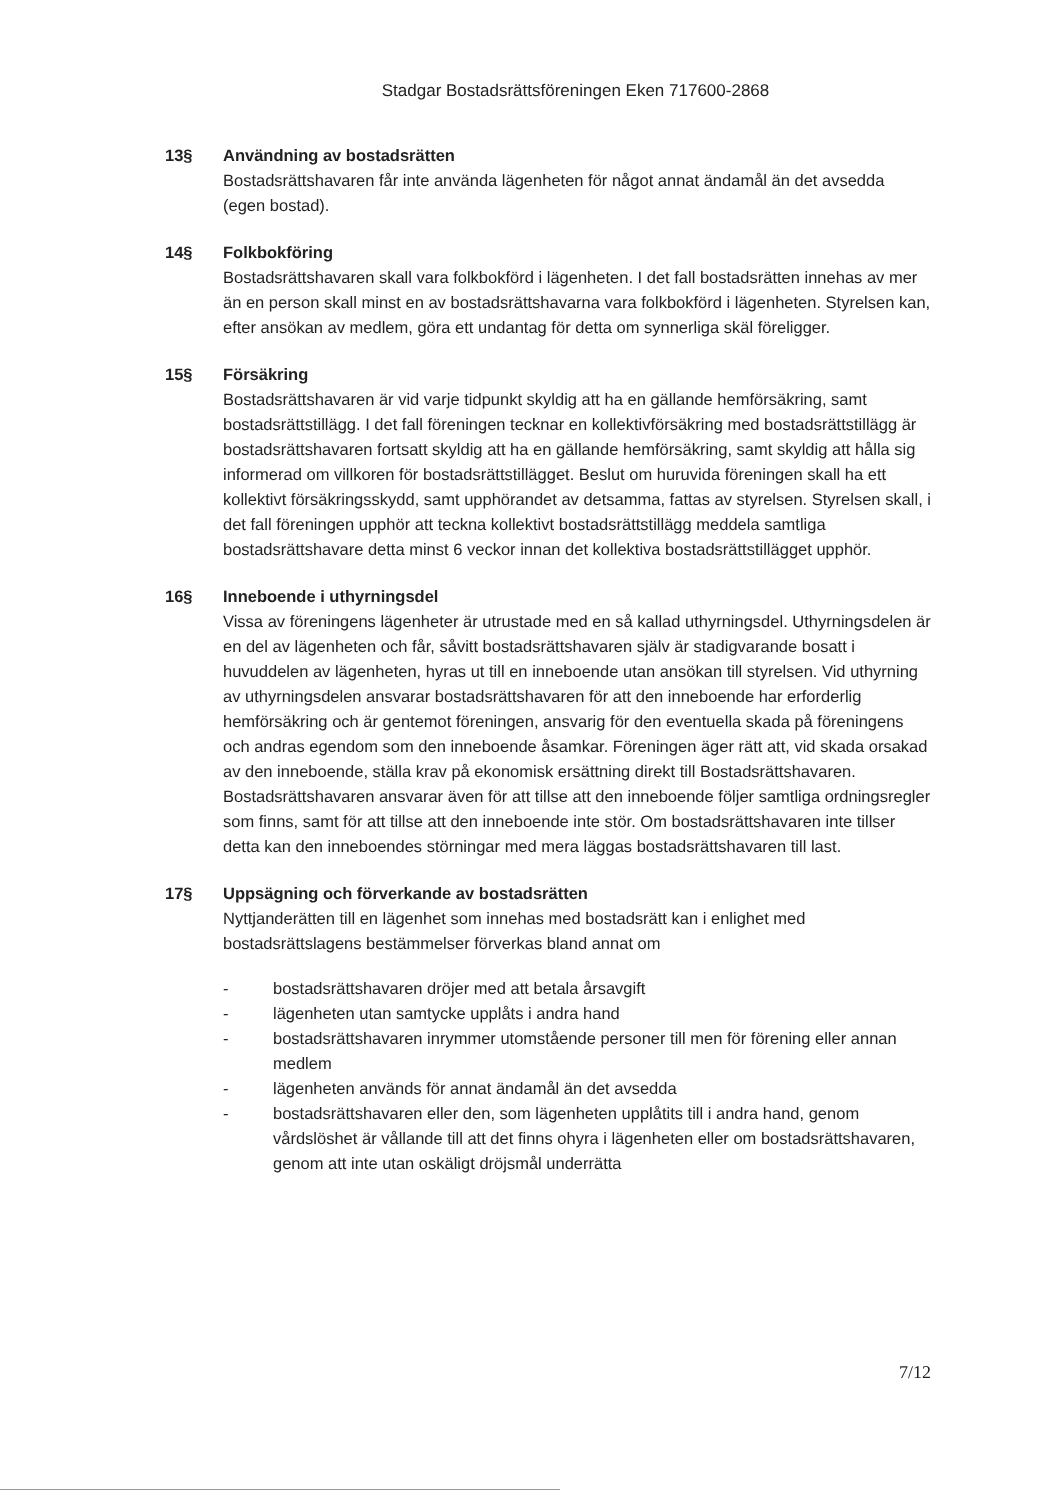Stadgar Bostadsrättsföreningen Eken 717600-2868
13§ Användning av bostadsrätten
Bostadsrättshavaren får inte använda lägenheten för något annat ändamål än det avsedda (egen bostad).
14§ Folkbokföring
Bostadsrättshavaren skall vara folkbokförd i lägenheten. I det fall bostadsrätten innehas av mer än en person skall minst en av bostadsrättshavarna vara folkbokförd i lägenheten. Styrelsen kan, efter ansökan av medlem, göra ett undantag för detta om synnerliga skäl föreligger.
15§ Försäkring
Bostadsrättshavaren är vid varje tidpunkt skyldig att ha en gällande hemförsäkring, samt bostadsrättstillägg. I det fall föreningen tecknar en kollektivförsäkring med bostadsrättstillägg är bostadsrättshavaren fortsatt skyldig att ha en gällande hemförsäkring, samt skyldig att hålla sig informerad om villkoren för bostadsrättstillägget. Beslut om huruvida föreningen skall ha ett kollektivt försäkringsskydd, samt upphörandet av detsamma, fattas av styrelsen. Styrelsen skall, i det fall föreningen upphör att teckna kollektivt bostadsrättstillägg meddela samtliga bostadsrättshavare detta minst 6 veckor innan det kollektiva bostadsrättstillägget upphör.
16§ Inneboende i uthyrningsdel
Vissa av föreningens lägenheter är utrustade med en så kallad uthyrningsdel. Uthyrningsdelen är en del av lägenheten och får, såvitt bostadsrättshavaren själv är stadigvarande bosatt i huvuddelen av lägenheten, hyras ut till en inneboende utan ansökan till styrelsen. Vid uthyrning av uthyrningsdelen ansvarar bostadsrättshavaren för att den inneboende har erforderlig hemförsäkring och är gentemot föreningen, ansvarig för den eventuella skada på föreningens och andras egendom som den inneboende åsamkar. Föreningen äger rätt att, vid skada orsakad av den inneboende, ställa krav på ekonomisk ersättning direkt till Bostadsrättshavaren. Bostadsrättshavaren ansvarar även för att tillse att den inneboende följer samtliga ordningsregler som finns, samt för att tillse att den inneboende inte stör. Om bostadsrättshavaren inte tillser detta kan den inneboendes störningar med mera läggas bostadsrättshavaren till last.
17§ Uppsägning och förverkande av bostadsrätten
Nyttjanderätten till en lägenhet som innehas med bostadsrätt kan i enlighet med bostadsrättslagens bestämmelser förverkas bland annat om
- bostadsrättshavaren dröjer med att betala årsavgift
- lägenheten utan samtycke upplåts i andra hand
- bostadsrättshavaren inrymmer utomstående personer till men för förening eller annan medlem
- lägenheten används för annat ändamål än det avsedda
- bostadsrättshavaren eller den, som lägenheten upplåtits till i andra hand, genom vårdslöshet är vållande till att det finns ohyra i lägenheten eller om bostadsrättshavaren, genom att inte utan oskäligt dröjsmål underrätta
7/12